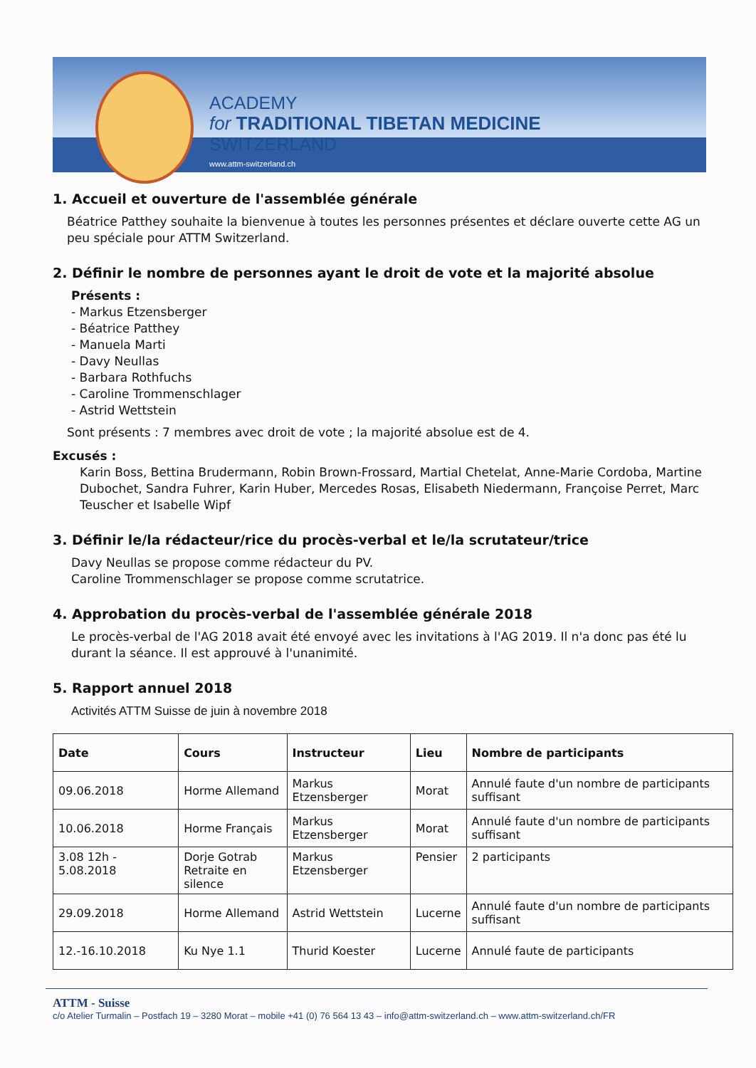ACADEMY
for TRADITIONAL TIBETAN MEDICINE
SWITZERLAND
www.attm-switzerland.ch
1. Accueil et ouverture de l'assemblée générale
Béatrice Patthey souhaite la bienvenue à toutes les personnes présentes et déclare ouverte cette AG un peu spéciale pour ATTM Switzerland.
2. Définir le nombre de personnes ayant le droit de vote et la majorité absolue
Présents :
- Markus Etzensberger
- Béatrice Patthey
- Manuela Marti
- Davy Neullas
- Barbara Rothfuchs
- Caroline Trommenschlager
- Astrid Wettstein
Sont présents : 7 membres avec droit de vote ; la majorité absolue est de 4.
Excusés :
Karin Boss, Bettina Brudermann, Robin Brown-Frossard, Martial Chetelat, Anne-Marie Cordoba, Martine Dubochet, Sandra Fuhrer, Karin Huber, Mercedes Rosas, Elisabeth Niedermann, Françoise Perret, Marc Teuscher et Isabelle Wipf
3. Définir le/la rédacteur/rice du procès-verbal et le/la scrutateur/trice
Davy Neullas se propose comme rédacteur du PV.
Caroline Trommenschlager se propose comme scrutatrice.
4. Approbation du procès-verbal de l'assemblée générale 2018
Le procès-verbal de l'AG 2018 avait été envoyé avec les invitations à l'AG 2019. Il n'a donc pas été lu durant la séance. Il est approuvé à l'unanimité.
5. Rapport annuel 2018
Activités ATTM Suisse de juin à novembre 2018
| Date | Cours | Instructeur | Lieu | Nombre de participants |
| --- | --- | --- | --- | --- |
| 09.06.2018 | Horme Allemand | Markus Etzensberger | Morat | Annulé faute d'un nombre de participants suffisant |
| 10.06.2018 | Horme Français | Markus Etzensberger | Morat | Annulé faute d'un nombre de participants suffisant |
| 3.08 12h - 5.08.2018 | Dorje Gotrab Retraite en silence | Markus Etzensberger | Pensier | 2 participants |
| 29.09.2018 | Horme Allemand | Astrid Wettstein | Lucerne | Annulé faute d'un nombre de participants suffisant |
| 12.-16.10.2018 | Ku Nye 1.1 | Thurid Koester | Lucerne | Annulé faute de participants |
ATTM - Suisse
c/o Atelier Turmalin – Postfach 19 – 3280 Morat – mobile +41 (0) 76 564 13 43 – info@attm-switzerland.ch – www.attm-switzerland.ch/FR